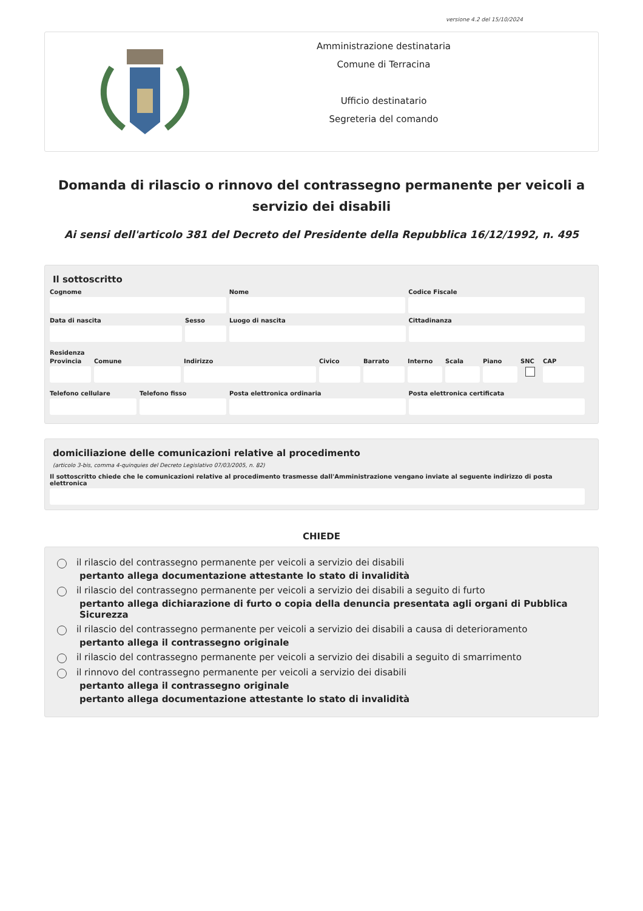versione 4.2 del 15/10/2024
Amministrazione destinataria
Comune di Terracina
Ufficio destinatario
Segreteria del comando
Domanda di rilascio o rinnovo del contrassegno permanente per veicoli a servizio dei disabili
Ai sensi dell'articolo 381 del Decreto del Presidente della Repubblica 16/12/1992, n. 495
Il sottoscritto
Cognome Nome Codice Fiscale
Data di nascita Sesso Luogo di nascita Cittadinanza
Residenza
Provincia
Comune Indirizzo Civico Barrato Interno
Scala Piano SNC CAP
Telefono cellulare
Telefono fisso Posta elettronica ordinaria Posta elettronica certificata
domiciliazione delle comunicazioni relative al procedimento
(articolo 3-bis, comma 4-quinquies del Decreto Legislativo 07/03/2005, n. 82)
Il sottoscritto chiede che le comunicazioni relative al procedimento trasmesse dall'Amministrazione vengano inviate al seguente indirizzo di posta elettronica
CHIEDE
il rilascio del contrassegno permanente per veicoli a servizio dei disabili
pertanto allega documentazione attestante lo stato di invalidità
il rilascio del contrassegno permanente per veicoli a servizio dei disabili a seguito di furto
pertanto allega dichiarazione di furto o copia della denuncia presentata agli organi di Pubblica Sicurezza
il rilascio del contrassegno permanente per veicoli a servizio dei disabili a causa di deterioramento
pertanto allega il contrassegno originale
il rilascio del contrassegno permanente per veicoli a servizio dei disabili a seguito di smarrimento
il rinnovo del contrassegno permanente per veicoli a servizio dei disabili
pertanto allega il contrassegno originale
pertanto allega documentazione attestante lo stato di invalidità